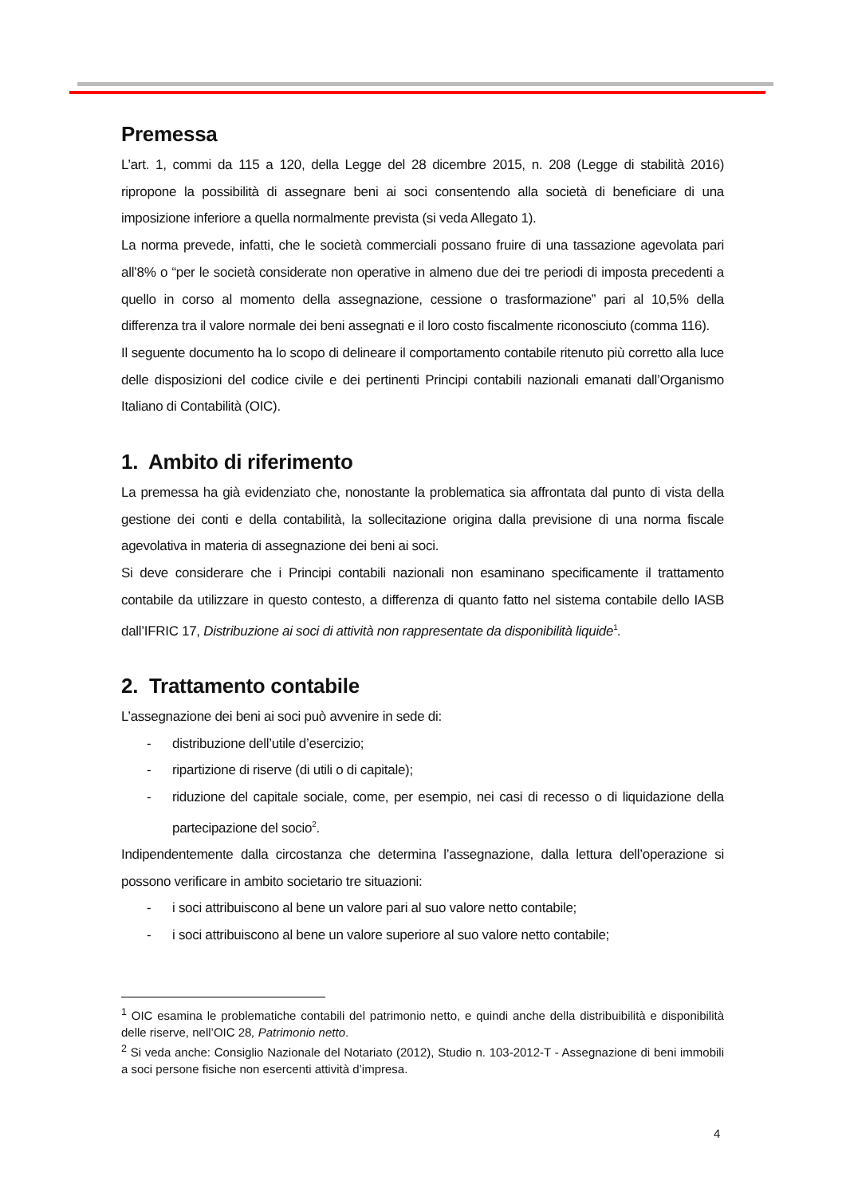Premessa
L’art. 1, commi da 115 a 120, della Legge del 28 dicembre 2015, n. 208 (Legge di stabilità 2016) ripropone la possibilità di assegnare beni ai soci consentendo alla società di beneficiare di una imposizione inferiore a quella normalmente prevista (si veda Allegato 1).
La norma prevede, infatti, che le società commerciali possano fruire di una tassazione agevolata pari all’8% o “per le società considerate non operative in almeno due dei tre periodi di imposta precedenti a quello in corso al momento della assegnazione, cessione o trasformazione” pari al 10,5% della differenza tra il valore normale dei beni assegnati e il loro costo fiscalmente riconosciuto (comma 116).
Il seguente documento ha lo scopo di delineare il comportamento contabile ritenuto più corretto alla luce delle disposizioni del codice civile e dei pertinenti Principi contabili nazionali emanati dall’Organismo Italiano di Contabilità (OIC).
1. Ambito di riferimento
La premessa ha già evidenziato che, nonostante la problematica sia affrontata dal punto di vista della gestione dei conti e della contabilità, la sollecitazione origina dalla previsione di una norma fiscale agevolativa in materia di assegnazione dei beni ai soci.
Si deve considerare che i Principi contabili nazionali non esaminano specificamente il trattamento contabile da utilizzare in questo contesto, a differenza di quanto fatto nel sistema contabile dello IASB dall’IFRIC 17, Distribuzione ai soci di attività non rappresentate da disponibilità liquide<sup>1</sup>.
2. Trattamento contabile
L’assegnazione dei beni ai soci può avvenire in sede di:
- distribuzione dell’utile d’esercizio;
- ripartizione di riserve (di utili o di capitale);
- riduzione del capitale sociale, come, per esempio, nei casi di recesso o di liquidazione della partecipazione del socio<sup>2</sup>.
Indipendentemente dalla circostanza che determina l’assegnazione, dalla lettura dell’operazione si possono verificare in ambito societario tre situazioni:
- i soci attribuiscono al bene un valore pari al suo valore netto contabile;
- i soci attribuiscono al bene un valore superiore al suo valore netto contabile;
<sup>1</sup> OIC esamina le problematiche contabili del patrimonio netto, e quindi anche della distribuibilità e disponibilità delle riserve, nell’OIC 28, Patrimonio netto.
<sup>2</sup> Si veda anche: Consiglio Nazionale del Notariato (2012), Studio n. 103-2012-T - Assegnazione di beni immobili a soci persone fisiche non esercenti attività d’impresa.
4